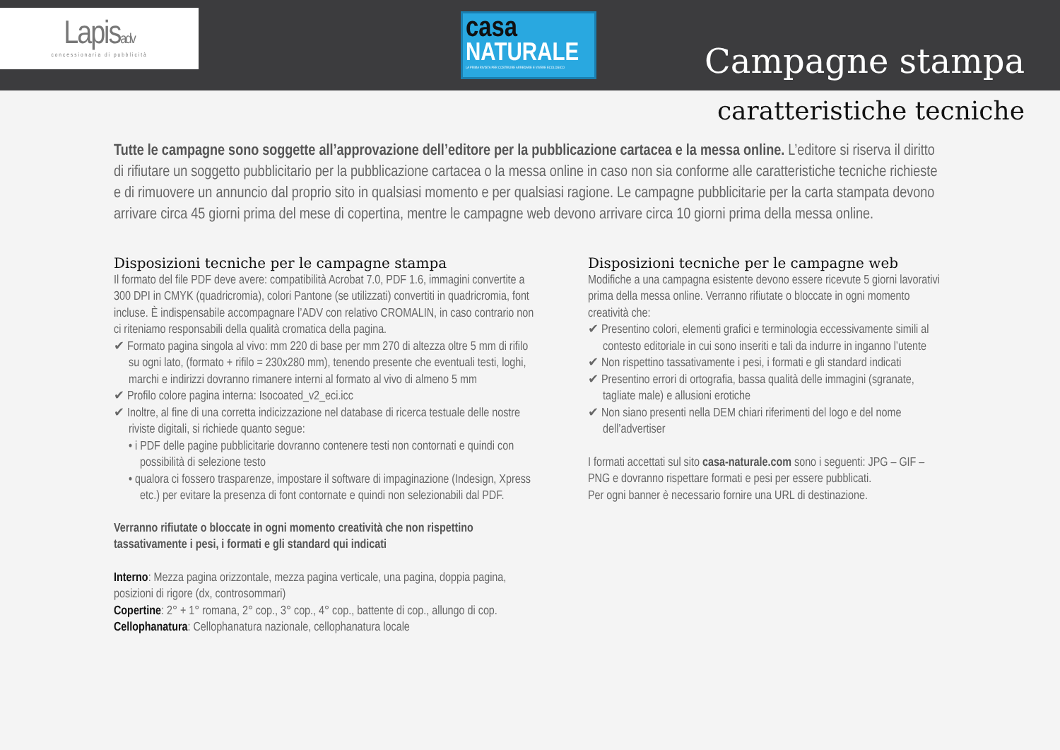Lapisadv
concessionaria di pubblicità
casa
NATURALE
LA PRIMA RIVISTA PER COSTRUIRE ARREDARE E VIVERE ECOLOGICO
Campagne stampa
caratteristiche tecniche
Tutte le campagne sono soggette all’approvazione dell’editore per la pubblicazione cartacea e la messa online. L’editore si riserva il diritto di rifiutare un soggetto pubblicitario per la pubblicazione cartacea o la messa online in caso non sia conforme alle caratteristiche tecniche richieste e di rimuovere un annuncio dal proprio sito in qualsiasi momento e per qualsiasi ragione. Le campagne pubblicitarie per la carta stampata devono arrivare circa 45 giorni prima del mese di copertina, mentre le campagne web devono arrivare circa 10 giorni prima della messa online.
Disposizioni tecniche per le campagne stampa
Il formato del file PDF deve avere: compatibilità Acrobat 7.0, PDF 1.6, immagini convertite a 300 DPI in CMYK (quadricromia), colori Pantone (se utilizzati) convertiti in quadricromia, font incluse. È indispensabile accompagnare l’ADV con relativo CROMALIN, in caso contrario non ci riteniamo responsabili della qualità cromatica della pagina.
✔ Formato pagina singola al vivo: mm 220 di base per mm 270 di altezza oltre 5 mm di rifilo su ogni lato, (formato + rifilo = 230x280 mm), tenendo presente che eventuali testi, loghi, marchi e indirizzi dovranno rimanere interni al formato al vivo di almeno 5 mm
✔ Profilo colore pagina interna: Isocoated_v2_eci.icc
✔ Inoltre, al fine di una corretta indicizzazione nel database di ricerca testuale delle nostre riviste digitali, si richiede quanto segue:
• i PDF delle pagine pubblicitarie dovranno contenere testi non contornati e quindi con possibilità di selezione testo
• qualora ci fossero trasparenze, impostare il software di impaginazione (Indesign, Xpress etc.) per evitare la presenza di font contornate e quindi non selezionabili dal PDF.
Verranno rifiutate o bloccate in ogni momento creatività che non rispettino tassativamente i pesi, i formati e gli standard qui indicati
Interno: Mezza pagina orizzontale, mezza pagina verticale, una pagina, doppia pagina, posizioni di rigore (dx, controsommari)
Copertine: 2° + 1° romana, 2° cop., 3° cop., 4° cop., battente di cop., allungo di cop.
Cellophanatura: Cellophanatura nazionale, cellophanatura locale
Disposizioni tecniche per le campagne web
Modifiche a una campagna esistente devono essere ricevute 5 giorni lavorativi prima della messa online. Verranno rifiutate o bloccate in ogni momento creatività che:
✔ Presentino colori, elementi grafici e terminologia eccessivamente simili al contesto editoriale in cui sono inseriti e tali da indurre in inganno l’utente
✔ Non rispettino tassativamente i pesi, i formati e gli standard indicati
✔ Presentino errori di ortografia, bassa qualità delle immagini (sgranate, tagliate male) e allusioni erotiche
✔ Non siano presenti nella DEM chiari riferimenti del logo e del nome dell’advertiser
I formati accettati sul sito casa-naturale.com sono i seguenti: JPG – GIF – PNG e dovranno rispettare formati e pesi per essere pubblicati.
Per ogni banner è necessario fornire una URL di destinazione.